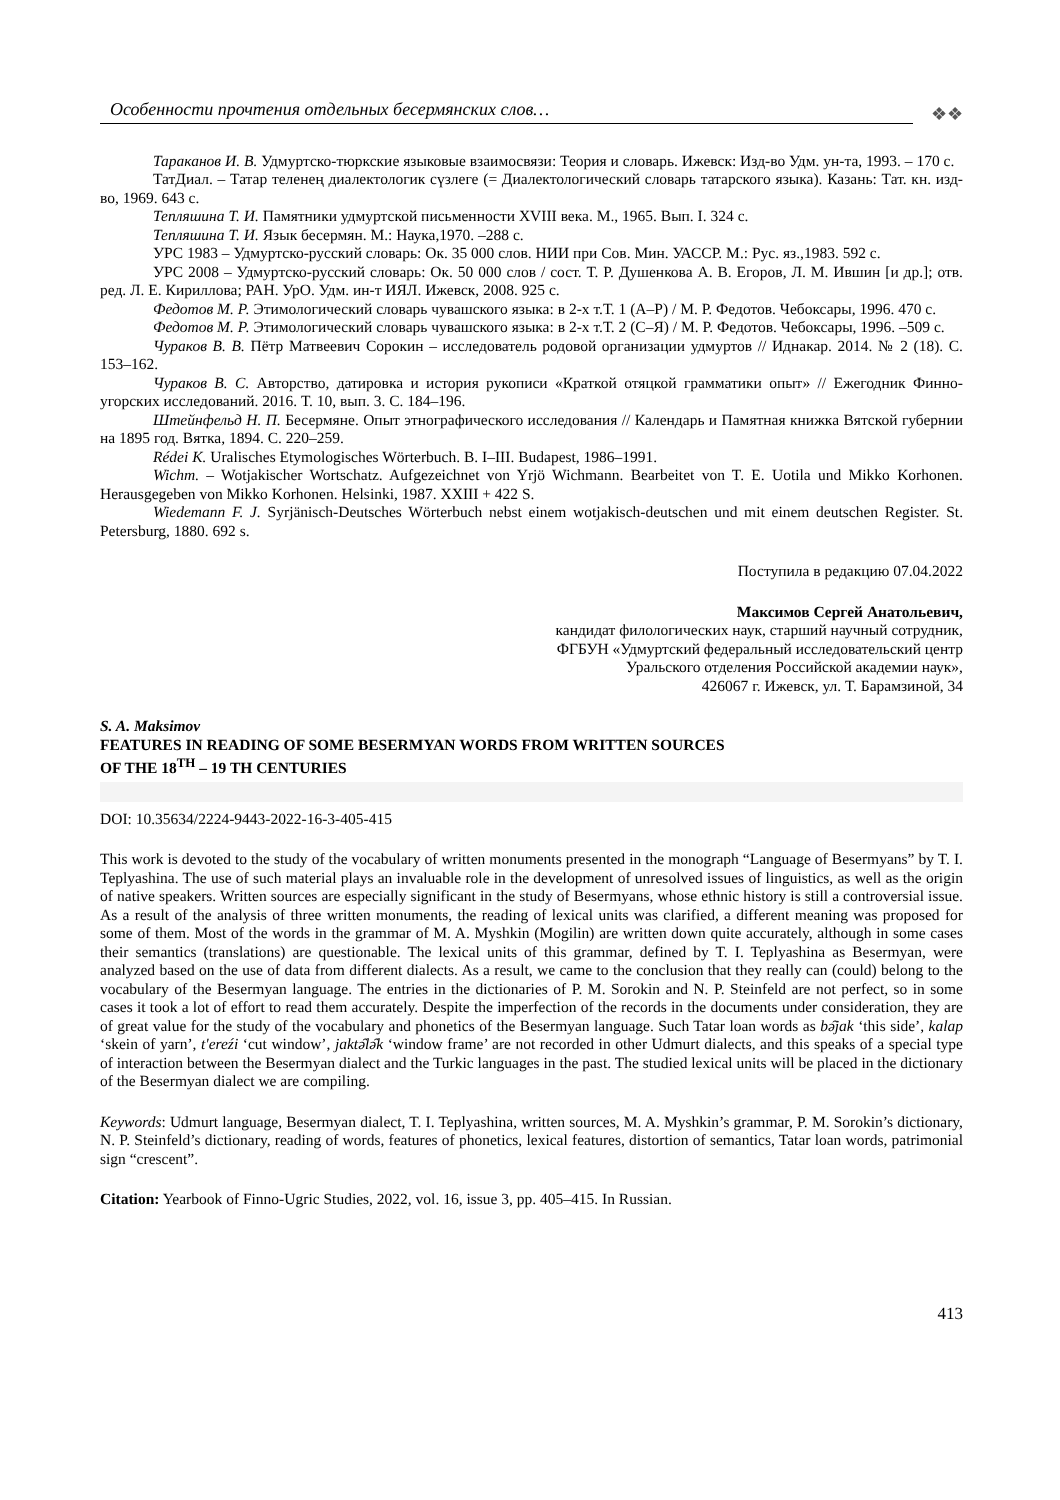Особенности прочтения отдельных бесермянских слов…
❖❖
Тараканов И. В. Удмуртско-тюркские языковые взаимосвязи: Теория и словарь. Ижевск: Изд-во Удм. ун-та, 1993. – 170 с.
ТатДиал. – Татар теленең диалектологик сүзлеге (= Диалектологический словарь татарского языка). Казань: Тат. кн. изд-во, 1969. 643 с.
Тепляшина Т. И. Памятники удмуртской письменности XVIII века. М., 1965. Вып. I. 324 с.
Тепляшина Т. И. Язык бесермян. М.: Наука,1970. –288 с.
УРС 1983 – Удмуртско-русский словарь: Ок. 35 000 слов. НИИ при Сов. Мин. УАССР. М.: Рус. яз.,1983. 592 с.
УРС 2008 – Удмуртско-русский словарь: Ок. 50 000 слов / сост. Т. Р. Душенкова А. В. Егоров, Л. М. Ившин [и др.]; отв. ред. Л. Е. Кириллова; РАН. УрО. Удм. ин-т ИЯЛ. Ижевск, 2008. 925 с.
Федотов М. Р. Этимологический словарь чувашского языка: в 2-х т.Т. 1 (А–Р) / М. Р. Федотов. Чебоксары, 1996. 470 с.
Федотов М. Р. Этимологический словарь чувашского языка: в 2-х т.Т. 2 (С–Я) / М. Р. Федотов. Чебоксары, 1996. –509 с.
Чураков В. В. Пётр Матвеевич Сорокин – исследователь родовой организации удмуртов // Иднакар. 2014. № 2 (18). С. 153–162.
Чураков В. С. Авторство, датировка и история рукописи «Краткой отяцкой грамматики опыт» // Ежегодник Финно-угорских исследований. 2016. Т. 10, вып. 3. С. 184–196.
Штейнфельд Н. П. Бесермяне. Опыт этнографического исследования // Календарь и Памятная книжка Вятской губернии на 1895 год. Вятка, 1894. С. 220–259.
Rédei K. Uralisches Etymologisches Wörterbuch. B. I–III. Budapest, 1986–1991.
Wichm. – Wotjakischer Wortschatz. Aufgezeichnet von Yrjö Wichmann. Bearbeitet von T. E. Uotila und Mikko Korhonen. Herausgegeben von Mikko Korhonen. Helsinki, 1987. XXIII + 422 S.
Wiedemann F. J. Syrjänisch-Deutsches Wörterbuch nebst einem wotjakisch-deutschen und mit einem deutschen Register. St. Petersburg, 1880. 692 s.
Поступила в редакцию 07.04.2022
Максимов Сергей Анатольевич,
кандидат филологических наук, старший научный сотрудник,
ФГБУН «Удмуртский федеральный исследовательский центр
Уральского отделения Российской академии наук»,
426067 г. Ижевск, ул. Т. Барамзиной, 34
S. A. Maksimov
FEATURES IN READING OF SOME BESERMYAN WORDS FROM WRITTEN SOURCES
OF THE 18<sup>TH</sup> – 19 TH CENTURIES
DOI: 10.35634/2224-9443-2022-16-3-405-415
This work is devoted to the study of the vocabulary of written monuments presented in the monograph “Language of Besermyans” by T. I. Teplyashina. The use of such material plays an invaluable role in the development of unresolved issues of linguistics, as well as the origin of native speakers. Written sources are especially significant in the study of Besermyans, whose ethnic history is still a controversial issue. As a result of the analysis of three written monuments, the reading of lexical units was clarified, a different meaning was proposed for some of them. Most of the words in the grammar of M. A. Myshkin (Mogilin) are written down quite accurately, although in some cases their semantics (translations) are questionable. The lexical units of this grammar, defined by T. I. Teplyashina as Besermyan, were analyzed based on the use of data from different dialects. As a result, we came to the conclusion that they really can (could) belong to the vocabulary of the Besermyan language. The entries in the dictionaries of P. M. Sorokin and N. P. Steinfeld are not perfect, so in some cases it took a lot of effort to read them accurately. Despite the imperfection of the records in the documents under consideration, they are of great value for the study of the vocabulary and phonetics of the Besermyan language. Such Tatar loan words as bə̑jak ‘this side’, kalap ‘skein of yarn’, t'ereźi ‘cut window’, jaktə̑lə̑k ‘window frame’ are not recorded in other Udmurt dialects, and this speaks of a special type of interaction between the Besermyan dialect and the Turkic languages in the past. The studied lexical units will be placed in the dictionary of the Besermyan dialect we are compiling.
Keywords: Udmurt language, Besermyan dialect, T. I. Teplyashina, written sources, M. A. Myshkin’s grammar, P. M. Sorokin’s dictionary, N. P. Steinfeld’s dictionary, reading of words, features of phonetics, lexical features, distortion of semantics, Tatar loan words, patrimonial sign “crescent”.
Citation: Yearbook of Finno-Ugric Studies, 2022, vol. 16, issue 3, pp. 405–415. In Russian.
413